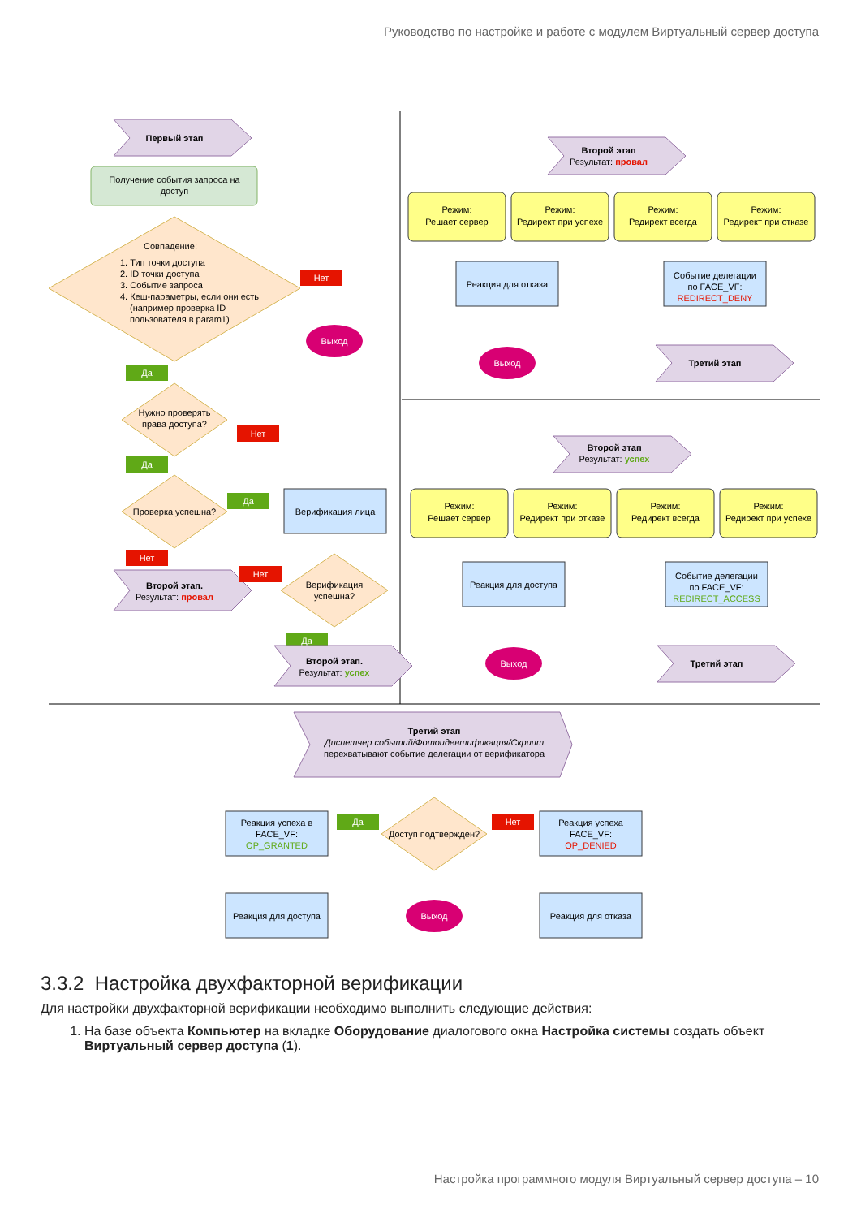Руководство по настройке и работе с модулем Виртуальный сервер доступа
Первый этап
Получение события запроса на
доступ
Совпадение:
1. Тип точки доступа
2. ID точки доступа
3. Событие запроса
4. Кеш-параметры, если они есть
(например проверка ID
пользователя в param1)
Нет
Выход
Да
Нужно проверять
права доступа?
Нет
Да
Проверка успешна?
Да
Верификация лица
Нет
Второй этап.
Результат: провал
Нет
Верификация
успешна?
Да
Второй этап.
Результат: успех
Второй этап
Результат: провал
Режим:
Решает сервер
Режим:
Редирект при успехе
Режим:
Редирект всегда
Режим:
Редирект при отказе
Реакция для отказа
Событие делегации
по FACE_VF:
REDIRECT_DENY
Выход
Третий этап
Второй этап
Результат: успех
Режим:
Решает сервер
Режим:
Редирект при отказе
Режим:
Редирект всегда
Режим:
Редирект при успехе
Реакция для доступа
Событие делегации
по FACE_VF:
REDIRECT_ACCESS
Выход
Третий этап
Третий этап
Диспетчер событий/Фотоидентификация/Скрипт
перехватывают событие делегации от верификатора
Реакция успеха в
FACE_VF:
OP_GRANTED
Да
Доступ подтвержден?
Нет
Реакция успеха
FACE_VF:
OP_DENIED
Реакция для доступа
Выход
Реакция для отказа
3.3.2 Настройка двухфакторной верификации
Для настройки двухфакторной верификации необходимо выполнить следующие действия:
1. На базе объекта Компьютер на вкладке Оборудование диалогового окна Настройка системы создать объект Виртуальный сервер доступа (1).
Настройка программного модуля Виртуальный сервер доступа – 10